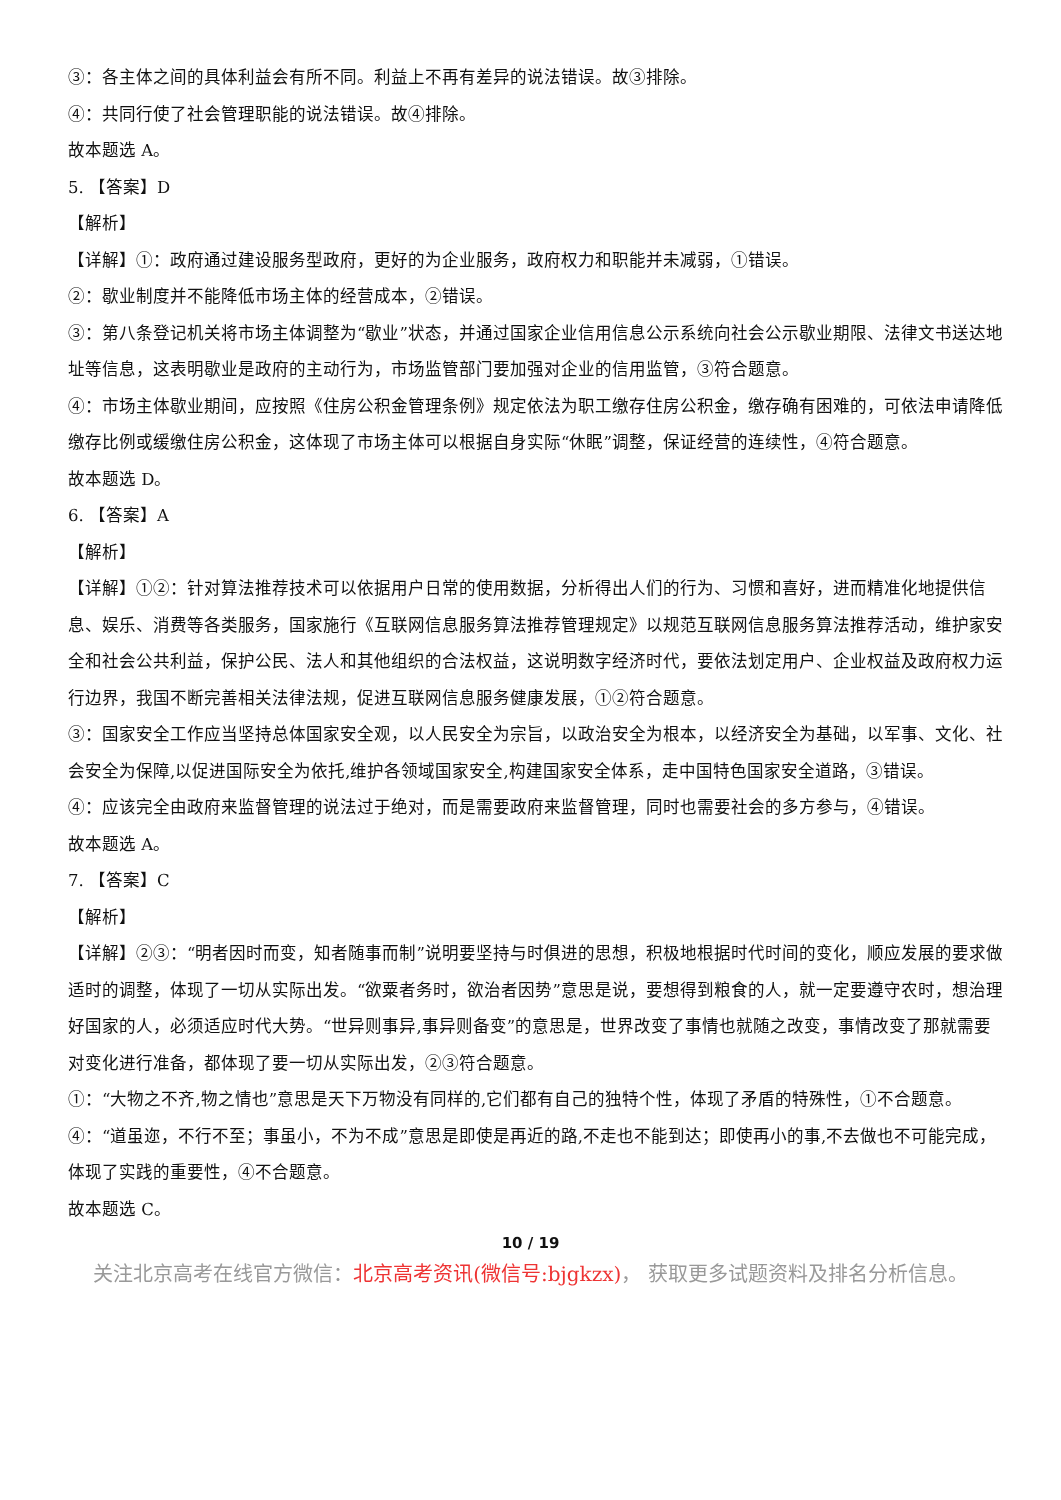③：各主体之间的具体利益会有所不同。利益上不再有差异的说法错误。故③排除。
④：共同行使了社会管理职能的说法错误。故④排除。
故本题选 A。
5. 【答案】D
【解析】
【详解】①：政府通过建设服务型政府，更好的为企业服务，政府权力和职能并未减弱，①错误。
②：歇业制度并不能降低市场主体的经营成本，②错误。
③：第八条登记机关将市场主体调整为“歇业”状态，并通过国家企业信用信息公示系统向社会公示歇业期限、法律文书送达地址等信息，这表明歇业是政府的主动行为，市场监管部门要加强对企业的信用监管，③符合题意。
④：市场主体歇业期间，应按照《住房公积金管理条例》规定依法为职工缴存住房公积金，缴存确有困难的，可依法申请降低缴存比例或缓缴住房公积金，这体现了市场主体可以根据自身实际“休眠”调整，保证经营的连续性，④符合题意。
故本题选 D。
6. 【答案】A
【解析】
【详解】①②：针对算法推荐技术可以依据用户日常的使用数据，分析得出人们的行为、习惯和喜好，进而精准化地提供信息、娱乐、消费等各类服务，国家施行《互联网信息服务算法推荐管理规定》以规范互联网信息服务算法推荐活动，维护家安全和社会公共利益，保护公民、法人和其他组织的合法权益，这说明数字经济时代，要依法划定用户、企业权益及政府权力运行边界，我国不断完善相关法律法规，促进互联网信息服务健康发展，①②符合题意。
③：国家安全工作应当坚持总体国家安全观，以人民安全为宗旨，以政治安全为根本，以经济安全为基础，以军事、文化、社会安全为保障,以促进国际安全为依托,维护各领域国家安全,构建国家安全体系，走中国特色国家安全道路，③错误。
④：应该完全由政府来监督管理的说法过于绝对，而是需要政府来监督管理，同时也需要社会的多方参与，④错误。
故本题选 A。
7. 【答案】C
【解析】
【详解】②③：“明者因时而变，知者随事而制”说明要坚持与时俱进的思想，积极地根据时代时间的变化，顺应发展的要求做适时的调整，体现了一切从实际出发。“欲粟者务时，欲治者因势”意思是说，要想得到粮食的人，就一定要遵守农时，想治理好国家的人，必须适应时代大势。“世异则事异,事异则备变”的意思是，世界改变了事情也就随之改变，事情改变了那就需要对变化进行准备，都体现了要一切从实际出发，②③符合题意。
①：“大物之不齐,物之情也”意思是天下万物没有同样的,它们都有自己的独特个性，体现了矛盾的特殊性，①不合题意。
④：“道虽迩，不行不至；事虽小，不为不成”意思是即使是再近的路,不走也不能到达；即使再小的事,不去做也不可能完成，体现了实践的重要性，④不合题意。
故本题选 C。
10 / 19
关注北京高考在线官方微信：北京高考资讯(微信号:bjgkzx)， 获取更多试题资料及排名分析信息。